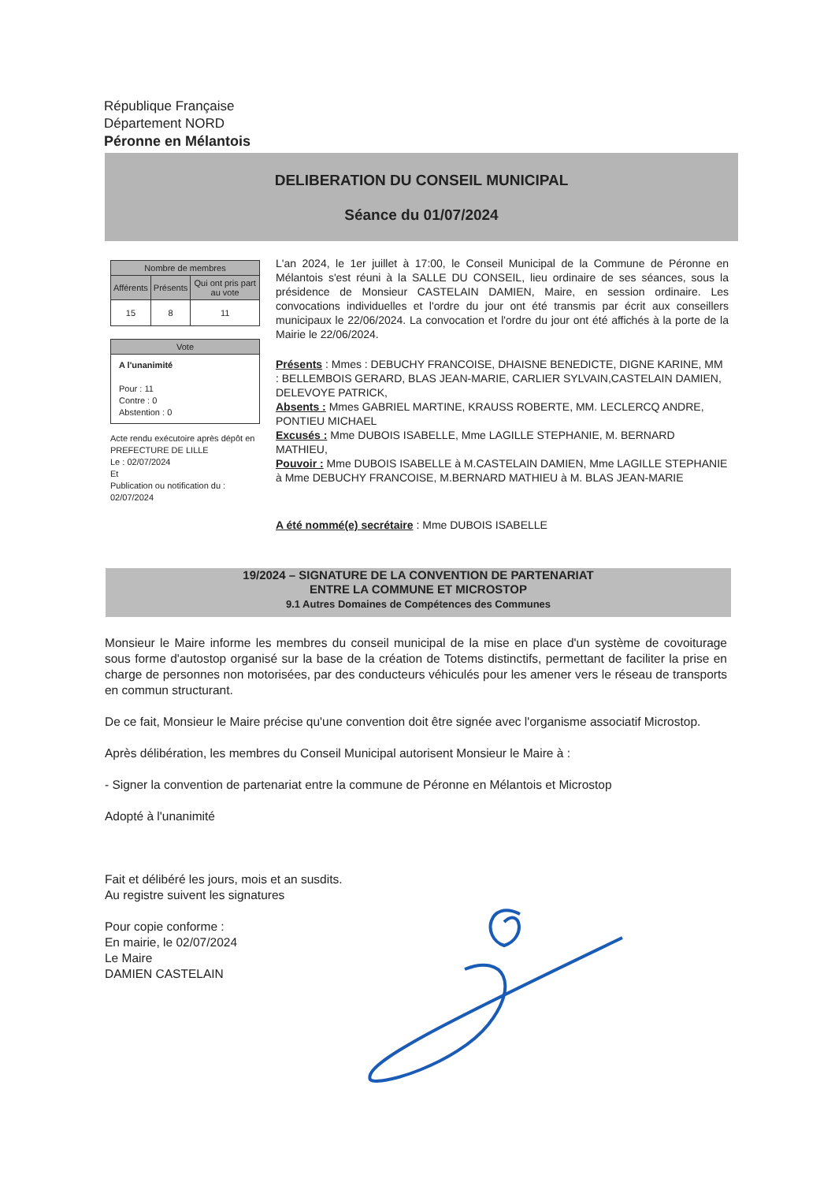République Française
Département NORD
Péronne en Mélantois
DELIBERATION DU CONSEIL MUNICIPAL
Séance du 01/07/2024
| Nombre de membres | | |
| --- | --- | --- |
| Afférents | Présents | Qui ont pris part au vote |
| 15 | 8 | 11 |
Vote
A l'unanimité
Pour : 11
Contre : 0
Abstention : 0
Acte rendu exécutoire après dépôt en PREFECTURE DE LILLE
Le : 02/07/2024
Et
Publication ou notification du :
02/07/2024
L'an 2024, le 1er juillet à 17:00, le Conseil Municipal de la Commune de Péronne en Mélantois s'est réuni à la SALLE DU CONSEIL, lieu ordinaire de ses séances, sous la présidence de Monsieur CASTELAIN DAMIEN, Maire, en session ordinaire. Les convocations individuelles et l'ordre du jour ont été transmis par écrit aux conseillers municipaux le 22/06/2024. La convocation et l'ordre du jour ont été affichés à la porte de la Mairie le 22/06/2024.
Présents : Mmes : DEBUCHY FRANCOISE, DHAISNE BENEDICTE, DIGNE KARINE, MM : BELLEMBOIS GERARD, BLAS JEAN-MARIE, CARLIER SYLVAIN,CASTELAIN DAMIEN, DELEVOYE PATRICK,
Absents : Mmes GABRIEL MARTINE, KRAUSS ROBERTE, MM. LECLERCQ ANDRE, PONTIEU MICHAEL
Excusés : Mme DUBOIS ISABELLE, Mme LAGILLE STEPHANIE, M. BERNARD MATHIEU,
Pouvoir : Mme DUBOIS ISABELLE à M.CASTELAIN DAMIEN, Mme LAGILLE STEPHANIE à Mme DEBUCHY FRANCOISE, M.BERNARD MATHIEU à M. BLAS JEAN-MARIE
A été nommé(e) secrétaire : Mme DUBOIS ISABELLE
19/2024 – SIGNATURE DE LA CONVENTION DE PARTENARIAT
ENTRE LA COMMUNE ET MICROSTOP
9.1 Autres Domaines de Compétences des Communes
Monsieur le Maire informe les membres du conseil municipal de la mise en place d'un système de covoiturage sous forme d'autostop organisé sur la base de la création de Totems distinctifs, permettant de faciliter la prise en charge de personnes non motorisées, par des conducteurs véhiculés pour les amener vers le réseau de transports en commun structurant.
De ce fait, Monsieur le Maire précise qu'une convention doit être signée avec l'organisme associatif Microstop.
Après délibération, les membres du Conseil Municipal autorisent Monsieur le Maire à :
- Signer la convention de partenariat entre la commune de Péronne en Mélantois et Microstop
Adopté à l'unanimité
Fait et délibéré les jours, mois et an susdits.
Au registre suivent les signatures
Pour copie conforme :
En mairie, le 02/07/2024
Le Maire
DAMIEN CASTELAIN